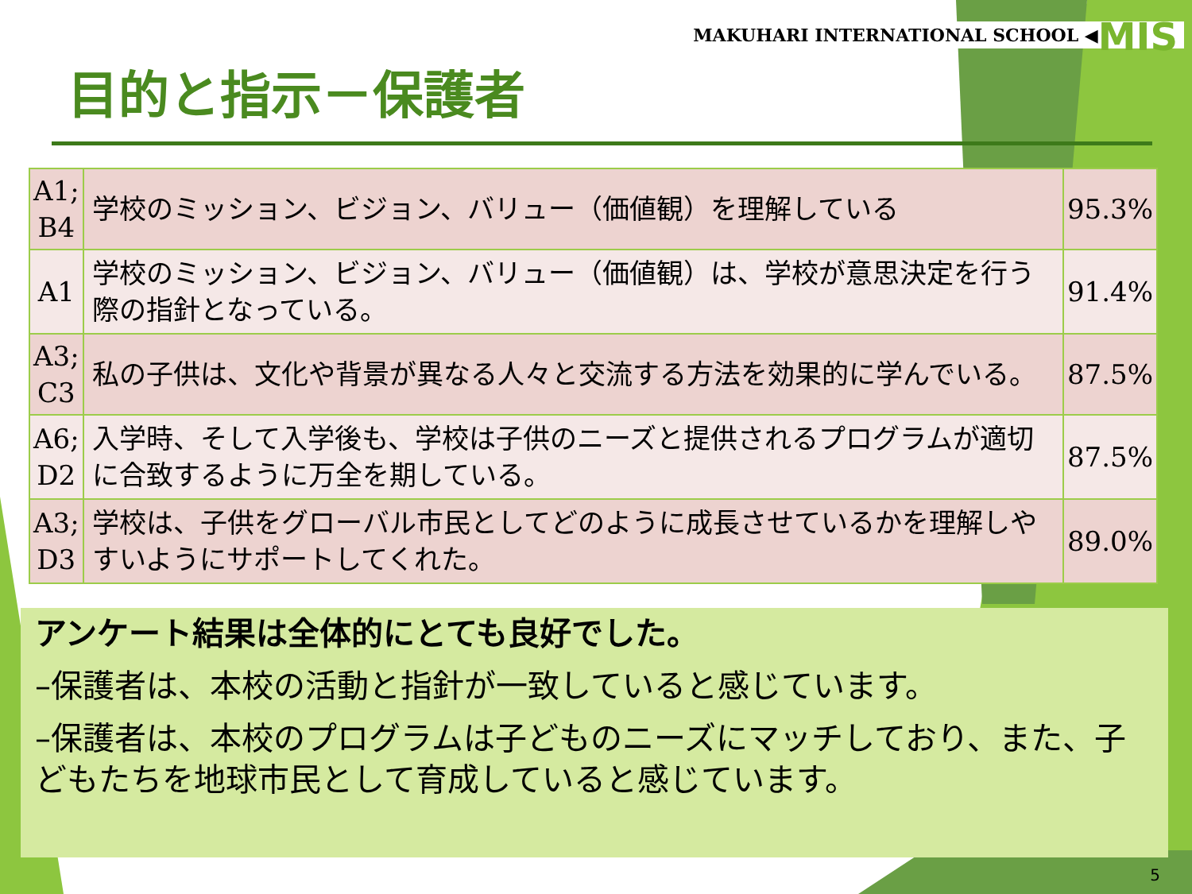MAKUHARI INTERNATIONAL SCHOOL ◀MIS
目的と指示－保護者
| A1; B4 | 学校のミッション、ビジョン、バリュー（価値観）を理解している | 95.3% |
| A1 | 学校のミッション、ビジョン、バリュー（価値観）は、学校が意思決定を行う際の指針となっている。 | 91.4% |
| A3; C3 | 私の子供は、文化や背景が異なる人々と交流する方法を効果的に学んでいる。 | 87.5% |
| A6; D2 | 入学時、そして入学後も、学校は子供のニーズと提供されるプログラムが適切に合致するように万全を期している。 | 87.5% |
| A3; D3 | 学校は、子供をグローバル市民としてどのように成長させているかを理解しやすいようにサポートしてくれた。 | 89.0% |
アンケート結果は全体的にとても良好でした。
–保護者は、本校の活動と指針が一致していると感じています。
–保護者は、本校のプログラムは子どものニーズにマッチしており、また、子どもたちを地球市民として育成していると感じています。
5